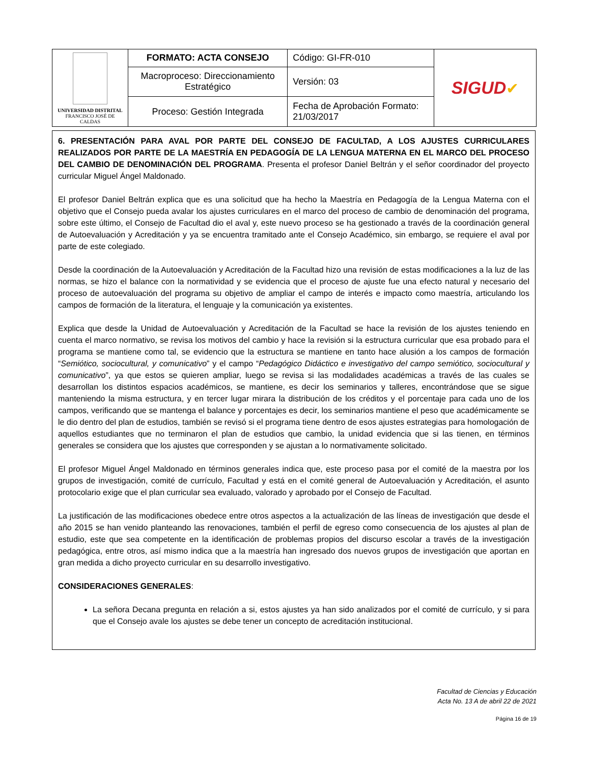| UNIVERSIDAD DISTRITAL FRANCISCO JOSÉ DE CALDAS | FORMATO: ACTA CONSEJO | Código: GI-FR-010 | SIGUD ✔ |
| | Macroproceso: Direccionamiento Estratégico | Versión: 03 | |
| | Proceso: Gestión Integrada | Fecha de Aprobación Formato: 21/03/2017 | |
6. PRESENTACIÓN PARA AVAL POR PARTE DEL CONSEJO DE FACULTAD, A LOS AJUSTES CURRICULARES REALIZADOS POR PARTE DE LA MAESTRÍA EN PEDAGOGÍA DE LA LENGUA MATERNA EN EL MARCO DEL PROCESO DEL CAMBIO DE DENOMINACIÓN DEL PROGRAMA. Presenta el profesor Daniel Beltrán y el señor coordinador del proyecto curricular Miguel Ángel Maldonado.
El profesor Daniel Beltrán explica que es una solicitud que ha hecho la Maestría en Pedagogía de la Lengua Materna con el objetivo que el Consejo pueda avalar los ajustes curriculares en el marco del proceso de cambio de denominación del programa, sobre este último, el Consejo de Facultad dio el aval y, este nuevo proceso se ha gestionado a través de la coordinación general de Autoevaluación y Acreditación y ya se encuentra tramitado ante el Consejo Académico, sin embargo, se requiere el aval por parte de este colegiado.
Desde la coordinación de la Autoevaluación y Acreditación de la Facultad hizo una revisión de estas modificaciones a la luz de las normas, se hizo el balance con la normatividad y se evidencia que el proceso de ajuste fue una efecto natural y necesario del proceso de autoevaluación del programa su objetivo de ampliar el campo de interés e impacto como maestría, articulando los campos de formación de la literatura, el lenguaje y la comunicación ya existentes.
Explica que desde la Unidad de Autoevaluación y Acreditación de la Facultad se hace la revisión de los ajustes teniendo en cuenta el marco normativo, se revisa los motivos del cambio y hace la revisión si la estructura curricular que esa probado para el programa se mantiene como tal, se evidencio que la estructura se mantiene en tanto hace alusión a los campos de formación “Semiótico, sociocultural, y comunicativo” y el campo “Pedagógico Didáctico e investigativo del campo semiótico, sociocultural y comunicativo”, ya que estos se quieren ampliar, luego se revisa si las modalidades académicas a través de las cuales se desarrollan los distintos espacios académicos, se mantiene, es decir los seminarios y talleres, encontrándose que se sigue manteniendo la misma estructura, y en tercer lugar mirara la distribución de los créditos y el porcentaje para cada uno de los campos, verificando que se mantenga el balance y porcentajes es decir, los seminarios mantiene el peso que académicamente se le dio dentro del plan de estudios, también se revisó si el programa tiene dentro de esos ajustes estrategias para homologación de aquellos estudiantes que no terminaron el plan de estudios que cambio, la unidad evidencia que si las tienen, en términos generales se considera que los ajustes que corresponden y se ajustan a lo normativamente solicitado.
El profesor Miguel Ángel Maldonado en términos generales indica que, este proceso pasa por el comité de la maestra por los grupos de investigación, comité de currículo, Facultad y está en el comité general de Autoevaluación y Acreditación, el asunto protocolario exige que el plan curricular sea evaluado, valorado y aprobado por el Consejo de Facultad.
La justificación de las modificaciones obedece entre otros aspectos a la actualización de las líneas de investigación que desde el año 2015 se han venido planteando las renovaciones, también el perfil de egreso como consecuencia de los ajustes al plan de estudio, este que sea competente en la identificación de problemas propios del discurso escolar a través de la investigación pedagógica, entre otros, así mismo indica que a la maestría han ingresado dos nuevos grupos de investigación que aportan en gran medida a dicho proyecto curricular en su desarrollo investigativo.
CONSIDERACIONES GENERALES:
La señora Decana pregunta en relación a si, estos ajustes ya han sido analizados por el comité de currículo, y si para que el Consejo avale los ajustes se debe tener un concepto de acreditación institucional.
Facultad de Ciencias y Educación
Acta No. 13 A de abril 22 de 2021
Página 16 de 19